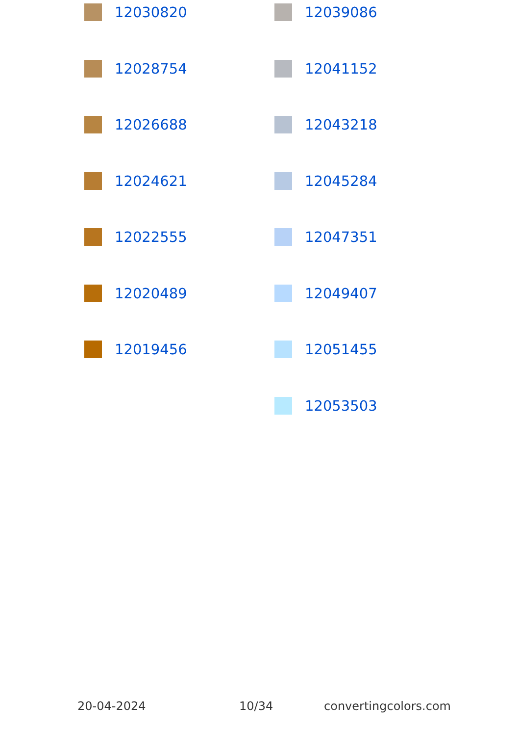12030820
12028754
12026688
12024621
12022555
12020489
12019456
12039086
12041152
12043218
12045284
12047351
12049407
12051455
12053503
20-04-2024 10/34 convertingcolors.com